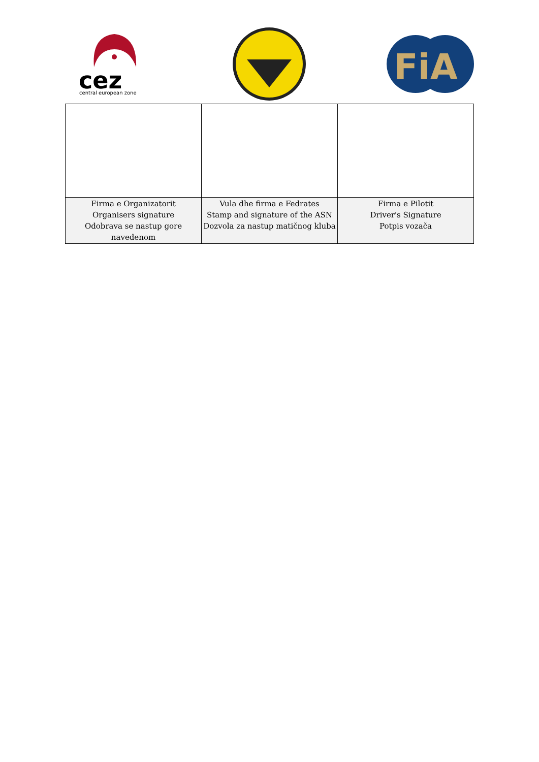cez
central european zone
FiA
| Firma e Organizatorit Organisers signature Odobrava se nastup gore navedenom | Vula dhe firma e Fedrates Stamp and signature of the ASN Dozvola za nastup matičnog kluba | Firma e Pilotit Driver's Signature Potpis vozača |